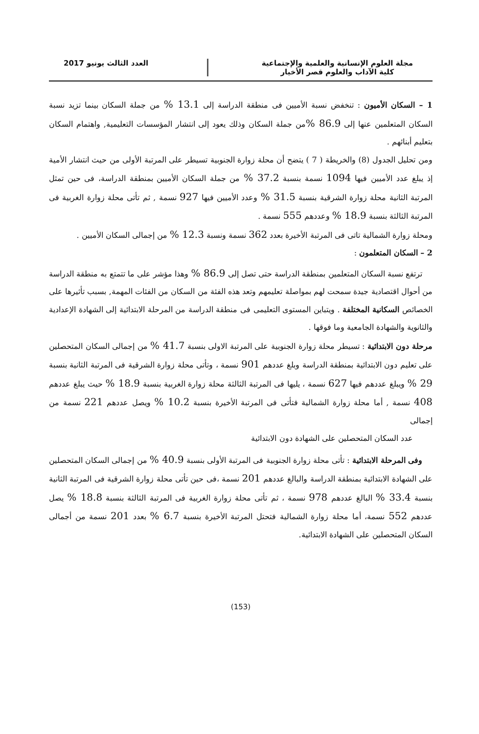مجلة العلوم الإنسانية والعلمية والإجتماعية
كلية الآداب والعلوم قصر الأخيار
العدد الثالث يونيو 2017
1 – السكان الأميون : تنخفض نسبة الأميين فى منطقة الدراسة إلى 13.1 % من جملة السكان بينما تزيد نسبة السكان المتعلمين عنها إلى 86.9 % من جملة السكان وذلك يعود إلى انتشار المؤسسات التعليمية, واهتمام السكان بتعليم أبنائهم .
ومن تحليل الجدول (8) والخريطة ( 7 ) يتضح أن محلة زوارة الجنوبية تسيطر على المرتبة الأولى من حيث انتشار الأمية إذ يبلغ عدد الأميين فيها 1094 نسمة بنسبة 37.2 % من جملة السكان الأميين بمنطقة الدراسة، فى حين تمثل المرتبة الثانية محلة زوارة الشرقية بنسبة 31.5 % وعدد الأميين فيها 927 نسمة , ثم تأتى محلة زوارة الغربية فى المرتبة الثالثة بنسبة 18.9 % وعددهم 555 نسمة .
ومحلة زوارة الشمالية تاتى فى المرتبة الأخيرة بعدد 362 نسمة ونسبة 12.3 % من إجمالى السكان الأميين .
2 – السكان المتعلمون :
ترتفع نسبة السكان المتعلمين بمنطقة الدراسة حتى تصل إلى 86.9 % وهذا مؤشر على ما تتمتع به منطقة الدراسة من أحوال اقتصادية جيدة سمحت لهم بمواصلة تعليمهم وتعد هذه الفئة من السكان من الفئات المهمة, بسبب تأثيرها على الخصائص السكانية المختلفة . ويتباين المستوى التعليمى فى منطقة الدراسة من المرحلة الابتدائية إلى الشهادة الإعدادية والثانوية والشهادة الجامعية وما فوقها .
مرحلة دون الابتدائية : تسيطر محلة زوارة الجنوبية على المرتبة الاولى بنسبة 41.7 % من إجمالى السكان المتحصلين على تعليم دون الابتدائية بمنطقة الدراسة وبلغ عددهم 901 نسمة ، وتأتى محلة زوارة الشرقية فى المرتبة الثانية بنسبة 29 % ويبلغ عددهم فيها 627 نسمة ، يليها فى المرتبة الثالثة محلة زوارة الغربية بنسبة 18.9 % حيث يبلغ عددهم 408 نسمة , أما محلة زوارة الشمالية فتأتى فى المرتبة الأخيرة بنسبة 10.2 % ويصل عددهم 221 نسمة من إجمالى
عدد السكان المتحصلين على الشهادة دون الابتدائية
وفى المرحلة الابتدائية : تأتى محلة زوارة الجنوبية فى المرتبة الأولى بنسبة 40.9 % من إجمالى السكان المتحصلين على الشهادة الابتدائية بمنطقة الدراسة والبالغ عددهم 201 نسمة ،فى حين تأتى محلة زوارة الشرقية فى المرتبة الثانية بنسبة 33.4 % البالغ عددهم 978 نسمة ، ثم تأتى محلة زوارة الغربية فى المرتبة الثالثة بنسبة 18.8 % يصل عددهم 552 نسمة، أما محلة زوارة الشمالية فتحتل المرتبة الأخيرة بنسبة 6.7 % بعدد 201 نسمة من أجمالى السكان المتحصلين على الشهادة الابتدائية.
(153)